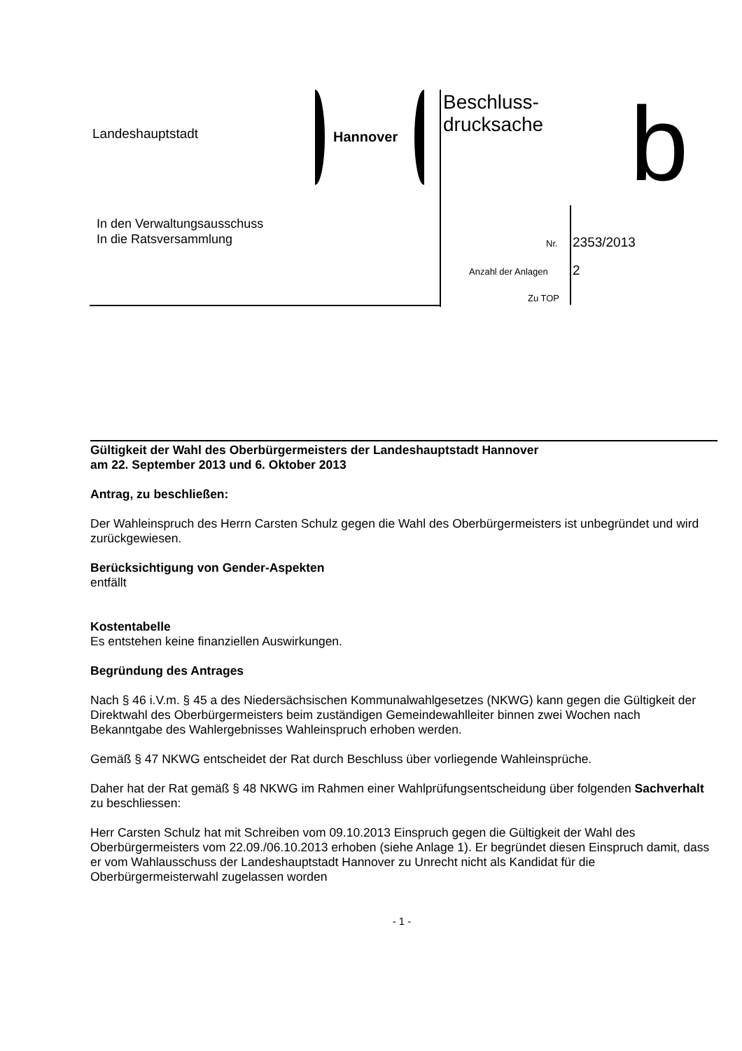Landeshauptstadt Hannover
Beschluss-
drucksache
b
In den Verwaltungsausschuss
In die Ratsversammlung
Nr. 2353/2013
Anzahl der Anlagen 2
Zu TOP
Gültigkeit der Wahl des Oberbürgermeisters der Landeshauptstadt Hannover
am 22. September 2013 und 6. Oktober 2013
Antrag, zu beschließen:
Der Wahleinspruch des Herrn Carsten Schulz gegen die Wahl des Oberbürgermeisters ist unbegründet und wird zurückgewiesen.
Berücksichtigung von Gender-Aspekten
entfällt
Kostentabelle
Es entstehen keine finanziellen Auswirkungen.
Begründung des Antrages
Nach § 46 i.V.m. § 45 a des Niedersächsischen Kommunalwahlgesetzes (NKWG) kann gegen die Gültigkeit der Direktwahl des Oberbürgermeisters beim zuständigen Gemeindewahlleiter binnen zwei Wochen nach Bekanntgabe des Wahlergebnisses Wahleinspruch erhoben werden.
Gemäß § 47 NKWG entscheidet der Rat durch Beschluss über vorliegende Wahleinsprüche.
Daher hat der Rat gemäß § 48 NKWG im Rahmen einer Wahlprüfungsentscheidung über folgenden Sachverhalt zu beschliessen:
Herr Carsten Schulz hat mit Schreiben vom 09.10.2013 Einspruch gegen die Gültigkeit der Wahl des Oberbürgermeisters vom 22.09./06.10.2013 erhoben (siehe Anlage 1). Er begründet diesen Einspruch damit, dass er vom Wahlausschuss der Landeshauptstadt Hannover zu Unrecht nicht als Kandidat für die Oberbürgermeisterwahl zugelassen worden
- 1 -